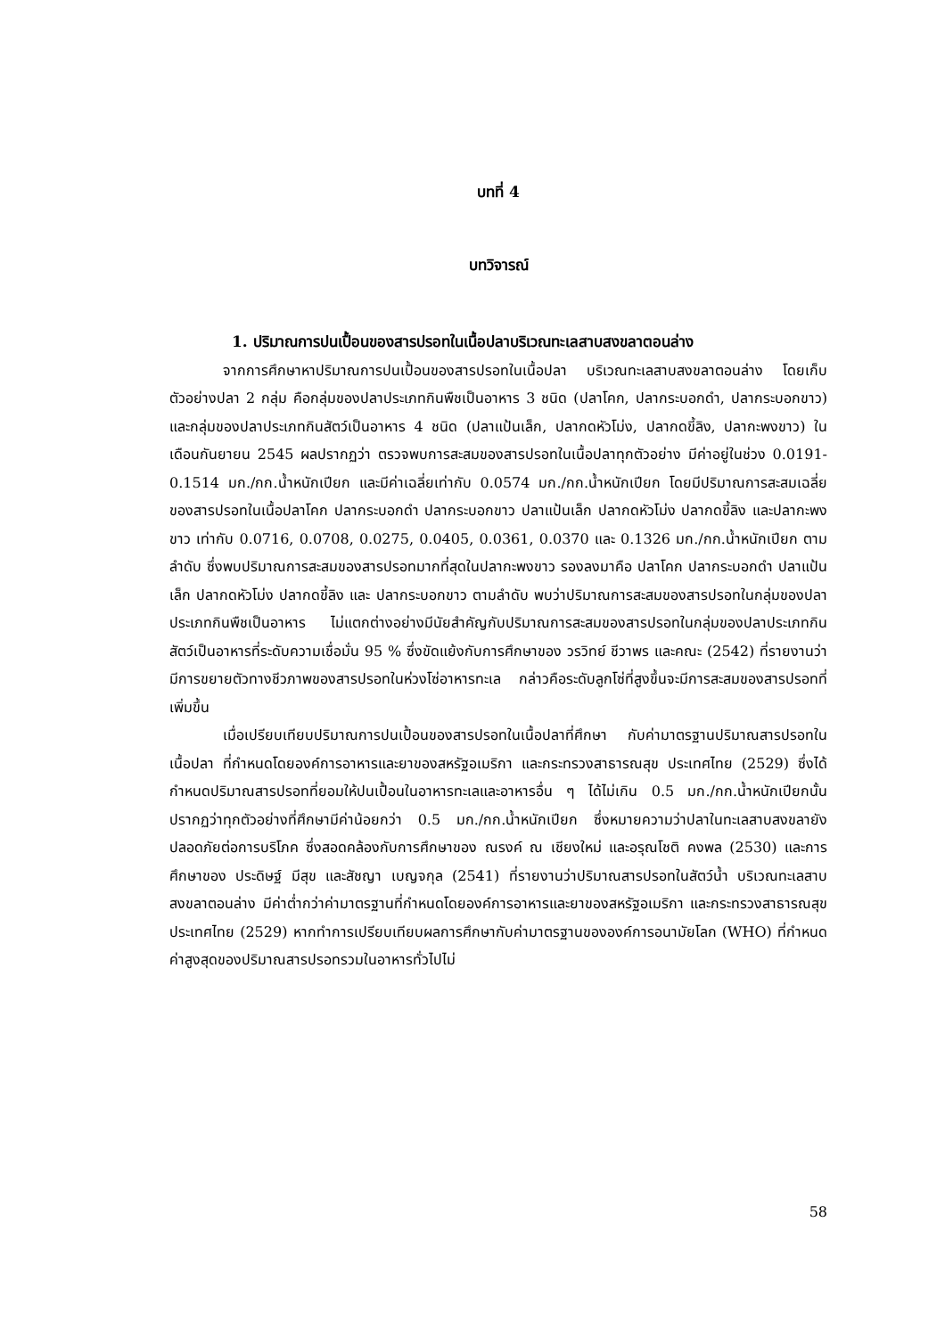บทที่ 4
บทวิจารณ์
1. ปริมาณการปนเปื้อนของสารปรอทในเนื้อปลาบริเวณทะเลสาบสงขลาตอนล่าง
จากการศึกษาหาปริมาณการปนเปื้อนของสารปรอทในเนื้อปลา บริเวณทะเลสาบสงขลาตอนล่าง โดยเก็บตัวอย่างปลา 2 กลุ่ม คือกลุ่มของปลาประเภทกินพืชเป็นอาหาร 3 ชนิด (ปลาโคก, ปลากระบอกดำ, ปลากระบอกขาว) และกลุ่มของปลาประเภทกินสัตว์เป็นอาหาร 4 ชนิด (ปลาแป้นเล็ก, ปลากดหัวโม่ง, ปลากดขี้ลิง, ปลากะพงขาว) ในเดือนกันยายน 2545 ผลปรากฏว่า ตรวจพบการสะสมของสารปรอทในเนื้อปลาทุกตัวอย่าง มีค่าอยู่ในช่วง 0.0191-0.1514 มก./กก.น้ำหนักเปียก และมีค่าเฉลี่ยเท่ากับ 0.0574 มก./กก.น้ำหนักเปียก โดยมีปริมาณการสะสมเฉลี่ยของสารปรอทในเนื้อปลาโคก ปลากระบอกดำ ปลากระบอกขาว ปลาแป้นเล็ก ปลากดหัวโม่ง ปลากดขี้ลิง และปลากะพงขาว เท่ากับ 0.0716, 0.0708, 0.0275, 0.0405, 0.0361, 0.0370 และ 0.1326 มก./กก.น้ำหนักเปียก ตามลำดับ ซึ่งพบปริมาณการสะสมของสารปรอทมากที่สุดในปลากะพงขาว รองลงมาคือ ปลาโคก ปลากระบอกดำ ปลาแป้นเล็ก ปลากดหัวโม่ง ปลากดขี้ลิง และ ปลากระบอกขาว ตามลำดับ พบว่าปริมาณการสะสมของสารปรอทในกลุ่มของปลาประเภทกินพืชเป็นอาหาร ไม่แตกต่างอย่างมีนัยสำคัญกับปริมาณการสะสมของสารปรอทในกลุ่มของปลาประเภทกินสัตว์เป็นอาหารที่ระดับความเชื่อมั่น 95 % ซึ่งขัดแย้งกับการศึกษาของ วรวิทย์ ชีวาพร และคณะ (2542) ที่รายงานว่ามีการขยายตัวทางชีวภาพของสารปรอทในห่วงโซ่อาหารทะเล กล่าวคือระดับลูกโซ่ที่สูงขึ้นจะมีการสะสมของสารปรอทที่เพิ่มขึ้น
เมื่อเปรียบเทียบปริมาณการปนเปื้อนของสารปรอทในเนื้อปลาที่ศึกษา กับค่ามาตรฐานปริมาณสารปรอทในเนื้อปลา ที่กำหนดโดยองค์การอาหารและยาของสหรัฐอเมริกา และกระทรวงสาธารณสุข ประเทศไทย (2529) ซึ่งได้กำหนดปริมาณสารปรอทที่ยอมให้ปนเปื้อนในอาหารทะเลและอาหารอื่น ๆ ได้ไม่เกิน 0.5 มก./กก.น้ำหนักเปียกนั้น ปรากฏว่าทุกตัวอย่างที่ศึกษามีค่าน้อยกว่า 0.5 มก./กก.น้ำหนักเปียก ซึ่งหมายความว่าปลาในทะเลสาบสงขลายังปลอดภัยต่อการบริโภค ซึ่งสอดคล้องกับการศึกษาของ ณรงค์ ณ เชียงใหม่ และอรุณโชติ คงพล (2530) และการศึกษาของ ประดิษฐ์ มีสุข และสัชญา เบญจกุล (2541) ที่รายงานว่าปริมาณสารปรอทในสัตว์น้ำ บริเวณทะเลสาบสงขลาตอนล่าง มีค่าต่ำกว่าค่ามาตรฐานที่กำหนดโดยองค์การอาหารและยาของสหรัฐอเมริกา และกระทรวงสาธารณสุข ประเทศไทย (2529) หากทำการเปรียบเทียบผลการศึกษากับค่ามาตรฐานขององค์การอนามัยโลก (WHO) ที่กำหนดค่าสูงสุดของปริมาณสารปรอทรวมในอาหารทั่วไปไม่
58